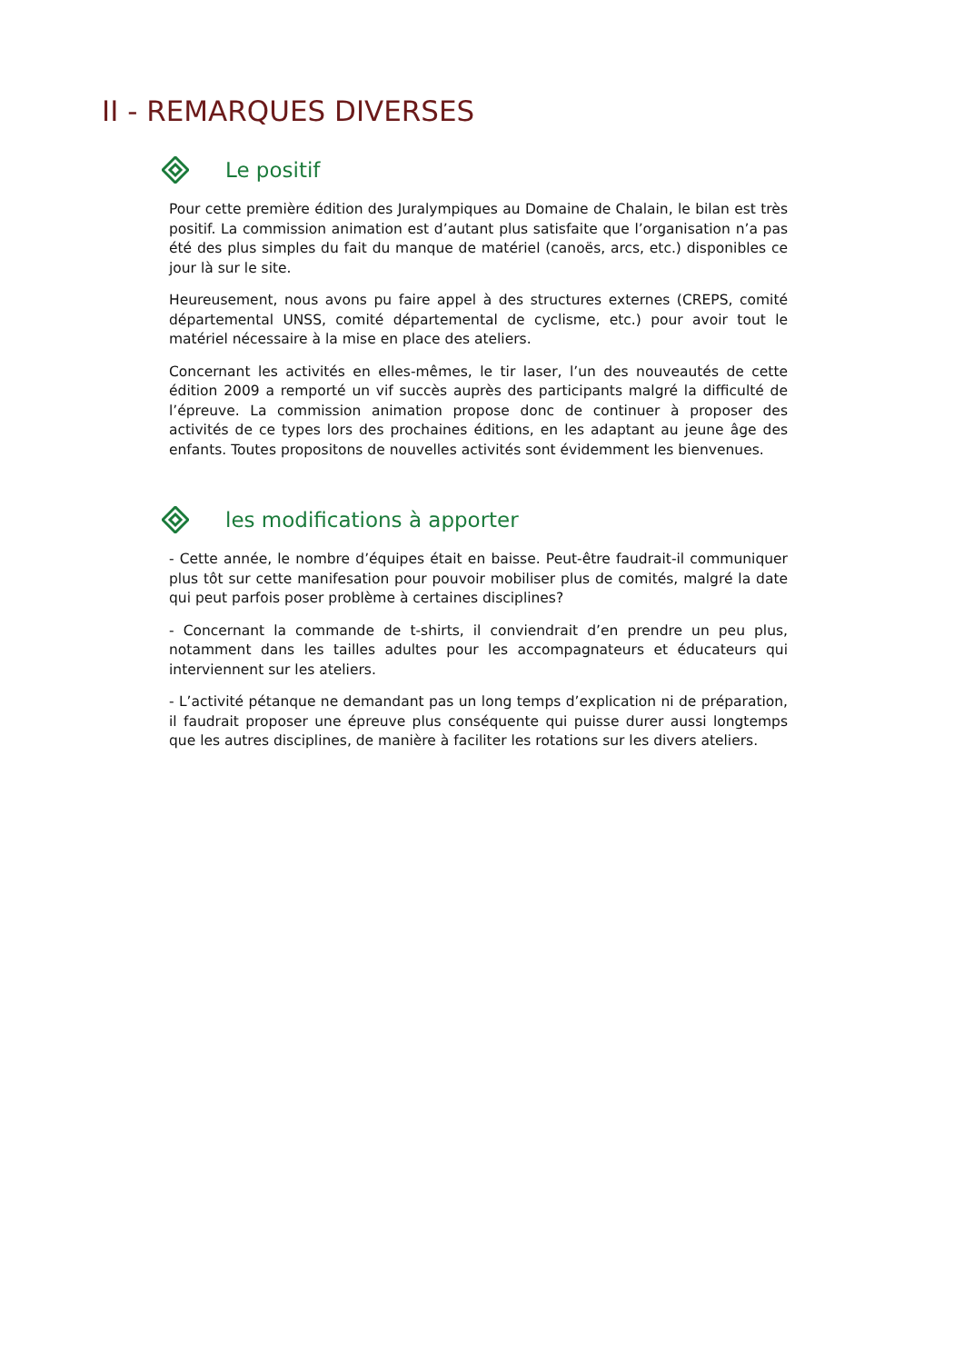II - REMARQUES DIVERSES
Le positif
Pour cette première édition des Juralympiques au Domaine de Chalain, le bilan est très positif. La commission animation est d’autant plus satisfaite que l’organisation n’a pas été des plus simples du fait du manque de matériel (canoës, arcs, etc.) disponibles ce jour là sur le site.
Heureusement, nous avons pu faire appel à des structures externes (CREPS, comité départemental UNSS, comité départemental de cyclisme, etc.) pour avoir tout le matériel nécessaire à la mise en place des ateliers.
Concernant les activités en elles-mêmes, le tir laser, l’un des nouveautés de cette édition 2009 a remporté un vif succès auprès des participants malgré la difficulté de l’épreuve. La commission animation propose donc de continuer à proposer des activités de ce types lors des prochaines éditions, en les adaptant au jeune âge des enfants. Toutes propositons de nouvelles activités sont évidemment les bienvenues.
les modifications à apporter
- Cette année, le nombre d’équipes était en baisse. Peut-être faudrait-il communiquer plus tôt sur cette manifesation pour pouvoir mobiliser plus de comités, malgré la date qui peut parfois poser problème à certaines disciplines?
- Concernant la commande de t-shirts, il conviendrait d’en prendre un peu plus, notamment dans les tailles adultes pour les accompagnateurs et éducateurs qui interviennent sur les ateliers.
- L’activité pétanque ne demandant pas un long temps d’explication ni de préparation, il faudrait proposer une épreuve plus conséquente qui puisse durer aussi longtemps que les autres disciplines, de manière à faciliter les rotations sur les divers ateliers.